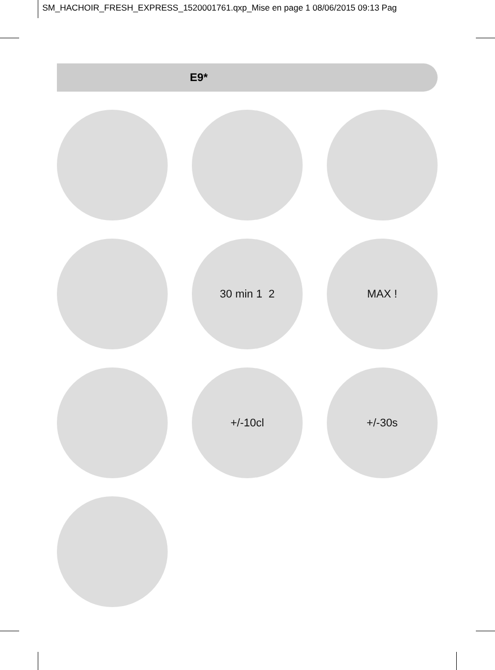SM_HACHOIR_FRESH_EXPRESS_1520001761.qxp_Mise en page 1 08/06/2015 09:13 Pag
E9*
30 min 1 2
MAX !
+/-10cl
+/-30s